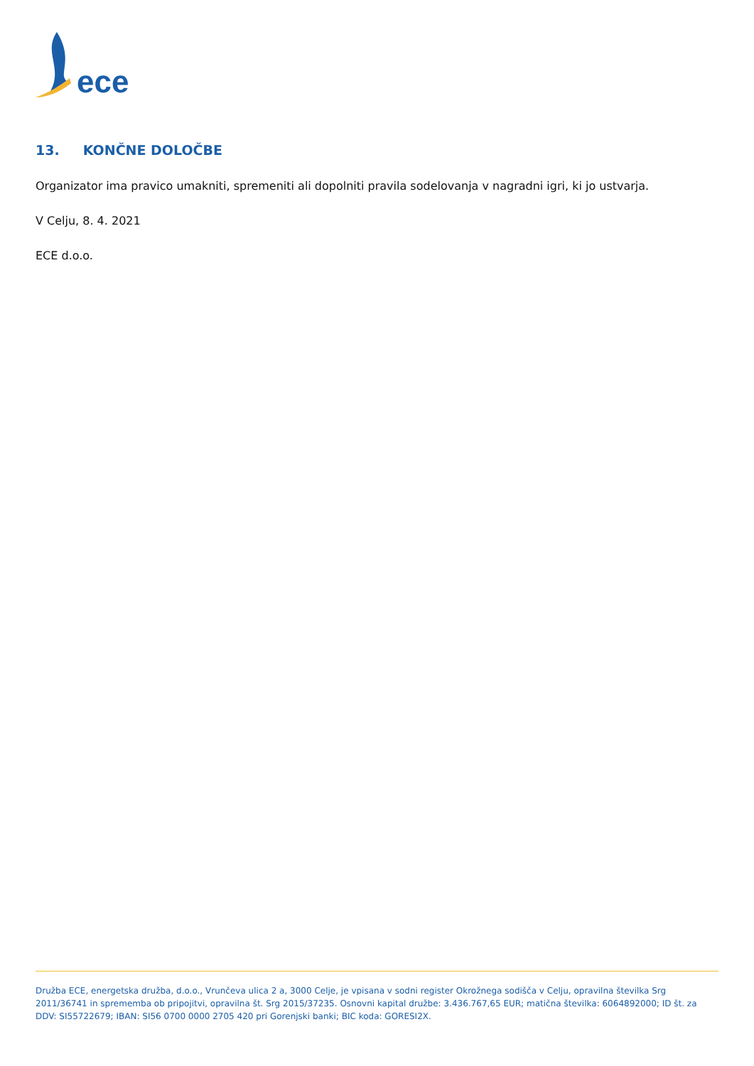ece
13. KONČNE DOLOČBE
Organizator ima pravico umakniti, spremeniti ali dopolniti pravila sodelovanja v nagradni igri, ki jo ustvarja.
V Celju, 8. 4. 2021
ECE d.o.o.
Družba ECE, energetska družba, d.o.o., Vrunčeva ulica 2 a, 3000 Celje, je vpisana v sodni register Okrožnega sodišča v Celju, opravilna številka Srg 2011/36741 in sprememba ob pripojitvi, opravilna št. Srg 2015/37235. Osnovni kapital družbe: 3.436.767,65 EUR; matična številka: 6064892000; ID št. za DDV: SI55722679; IBAN: SI56 0700 0000 2705 420 pri Gorenjski banki; BIC koda: GORESI2X.